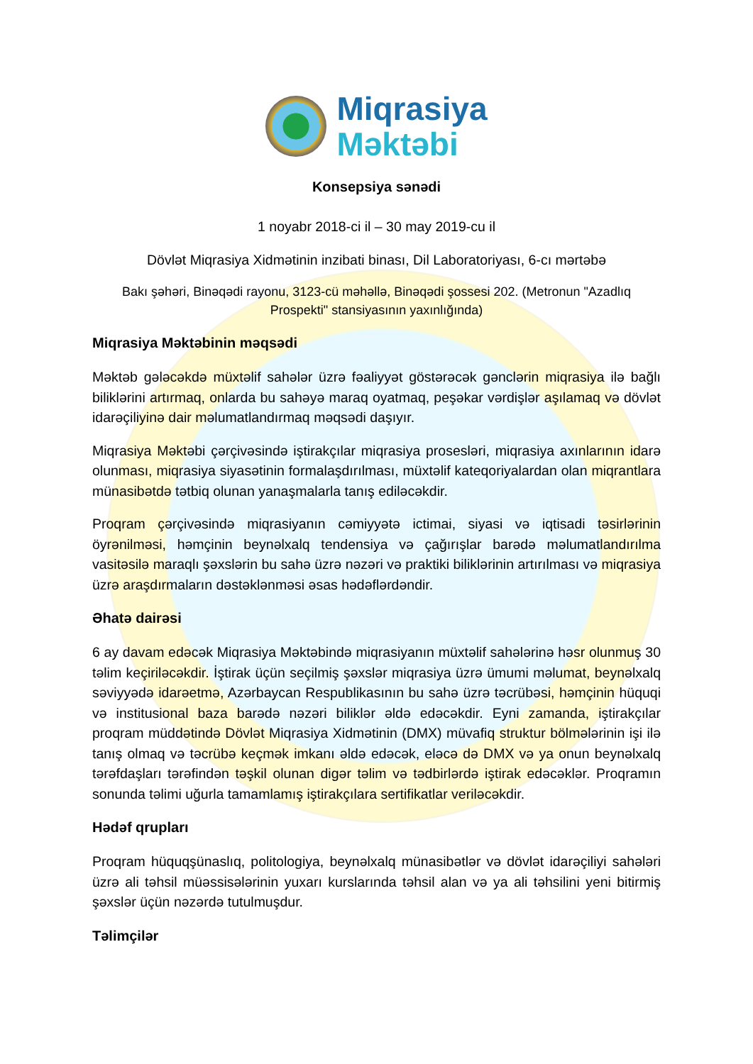Miqrasiya
Məktəbi
Konsepsiya sənədi
1 noyabr 2018-ci il – 30 may 2019-cu il
Dövlət Miqrasiya Xidmətinin inzibati binası, Dil Laboratoriyası, 6-cı mərtəbə
Bakı şəhəri, Binəqədi rayonu, 3123-cü məhəllə, Binəqədi şossesi 202. (Metronun "Azadlıq Prospekti" stansiyasının yaxınlığında)
Miqrasiya Məktəbinin məqsədi
Məktəb gələcəkdə müxtəlif sahələr üzrə fəaliyyət göstərəcək gənclərin miqrasiya ilə bağlı biliklərini artırmaq, onlarda bu sahəyə maraq oyatmaq, peşəkar vərdişlər aşılamaq və dövlət idarəçiliyinə dair məlumatlandırmaq məqsədi daşıyır.
Miqrasiya Məktəbi çərçivəsində iştirakçılar miqrasiya prosesləri, miqrasiya axınlarının idarə olunması, miqrasiya siyasətinin formalaşdırılması, müxtəlif kateqoriyalardan olan miqrantlara münasibətdə tətbiq olunan yanaşmalarla tanış ediləcəkdir.
Proqram çərçivəsində miqrasiyanın cəmiyyətə ictimai, siyasi və iqtisadi təsirlərinin öyrənilməsi, həmçinin beynəlxalq tendensiya və çağırışlar barədə məlumatlandırılma vasitəsilə maraqlı şəxslərin bu sahə üzrə nəzəri və praktiki biliklərinin artırılması və miqrasiya üzrə araşdırmaların dəstəklənməsi əsas hədəflərdəndir.
Əhatə dairəsi
6 ay davam edəcək Miqrasiya Məktəbində miqrasiyanın müxtəlif sahələrinə həsr olunmuş 30 təlim keçiriləcəkdir. İştirak üçün seçilmiş şəxslər miqrasiya üzrə ümumi məlumat, beynəlxalq səviyyədə idarəetmə, Azərbaycan Respublikasının bu sahə üzrə təcrübəsi, həmçinin hüquqi və institusional baza barədə nəzəri biliklər əldə edəcəkdir. Eyni zamanda, iştirakçılar proqram müddətində Dövlət Miqrasiya Xidmətinin (DMX) müvafiq struktur bölmələrinin işi ilə tanış olmaq və təcrübə keçmək imkanı əldə edəcək, eləcə də DMX və ya onun beynəlxalq tərəfdaşları tərəfindən təşkil olunan digər təlim və tədbirlərdə iştirak edəcəklər. Proqramın sonunda təlimi uğurla tamamlamış iştirakçılara sertifikatlar veriləcəkdir.
Hədəf qrupları
Proqram hüquqşünaslıq, politologiya, beynəlxalq münasibətlər və dövlət idarəçiliyi sahələri üzrə ali təhsil müəssisələrinin yuxarı kurslarında təhsil alan və ya ali təhsilini yeni bitirmiş şəxslər üçün nəzərdə tutulmuşdur.
Təlimçilər